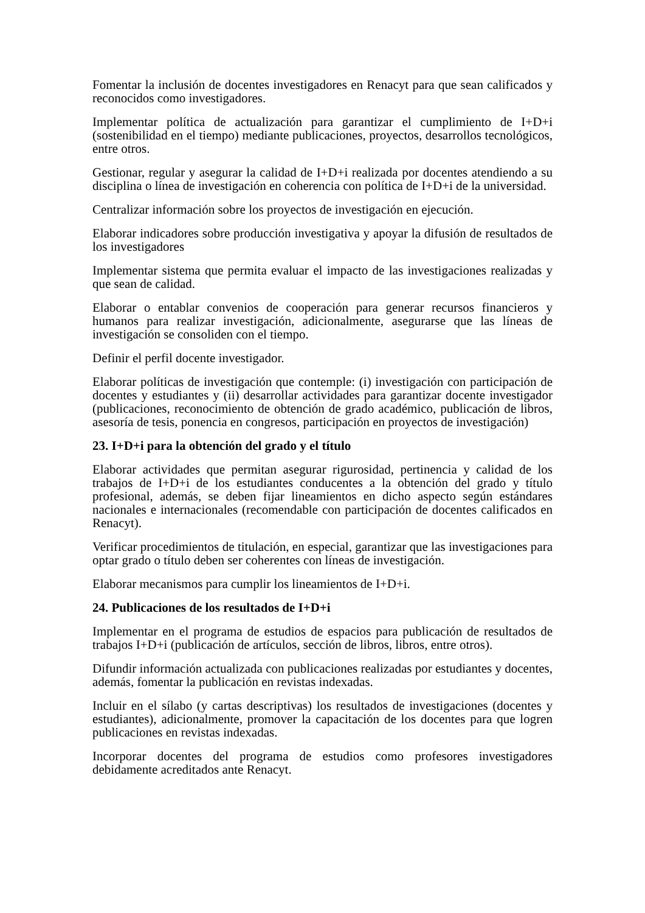Fomentar la inclusión de docentes investigadores en Renacyt para que sean calificados y reconocidos como investigadores.
Implementar política de actualización para garantizar el cumplimiento de I+D+i (sostenibilidad en el tiempo) mediante publicaciones, proyectos, desarrollos tecnológicos, entre otros.
Gestionar, regular y asegurar la calidad de I+D+i realizada por docentes atendiendo a su disciplina o línea de investigación en coherencia con política de I+D+i de la universidad.
Centralizar información sobre los proyectos de investigación en ejecución.
Elaborar indicadores sobre producción investigativa y apoyar la difusión de resultados de los investigadores
Implementar sistema que permita evaluar el impacto de las investigaciones realizadas y que sean de calidad.
Elaborar o entablar convenios de cooperación para generar recursos financieros y humanos para realizar investigación, adicionalmente, asegurarse que las líneas de investigación se consoliden con el tiempo.
Definir el perfil docente investigador.
Elaborar políticas de investigación que contemple: (i) investigación con participación de docentes y estudiantes y (ii) desarrollar actividades para garantizar docente investigador (publicaciones, reconocimiento de obtención de grado académico, publicación de libros, asesoría de tesis, ponencia en congresos, participación en proyectos de investigación)
23. I+D+i para la obtención del grado y el título
Elaborar actividades que permitan asegurar rigurosidad, pertinencia y calidad de los trabajos de I+D+i de los estudiantes conducentes a la obtención del grado y título profesional, además, se deben fijar lineamientos en dicho aspecto según estándares nacionales e internacionales (recomendable con participación de docentes calificados en Renacyt).
Verificar procedimientos de titulación, en especial, garantizar que las investigaciones para optar grado o título deben ser coherentes con líneas de investigación.
Elaborar mecanismos para cumplir los lineamientos de I+D+i.
24. Publicaciones de los resultados de I+D+i
Implementar en el programa de estudios de espacios para publicación de resultados de trabajos I+D+i (publicación de artículos, sección de libros, libros, entre otros).
Difundir información actualizada con publicaciones realizadas por estudiantes y docentes, además, fomentar la publicación en revistas indexadas.
Incluir en el sílabo (y cartas descriptivas) los resultados de investigaciones (docentes y estudiantes), adicionalmente, promover la capacitación de los docentes para que logren publicaciones en revistas indexadas.
Incorporar docentes del programa de estudios como profesores investigadores debidamente acreditados ante Renacyt.